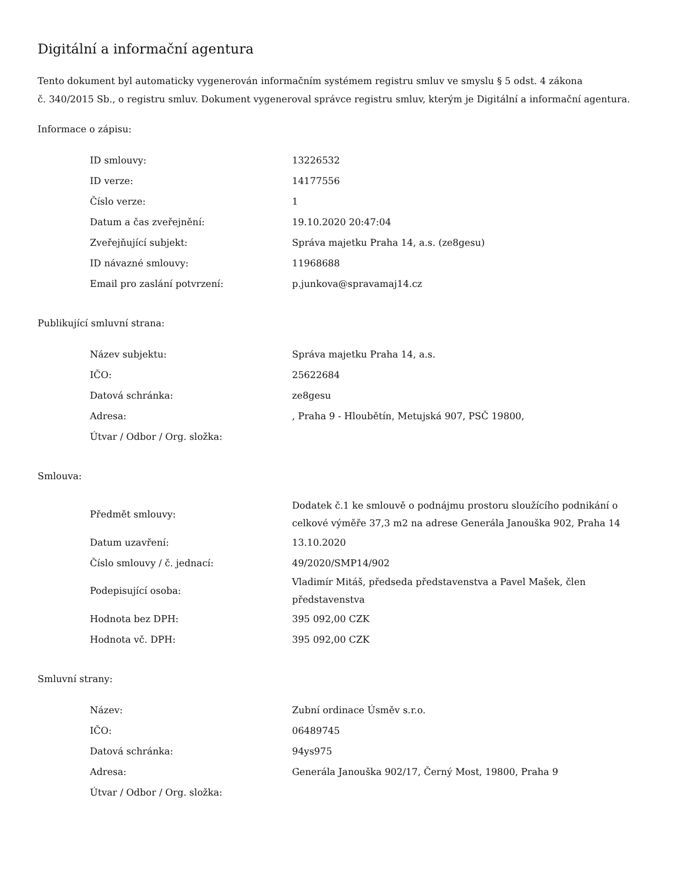Digitální a informační agentura
Tento dokument byl automaticky vygenerován informačním systémem registru smluv ve smyslu § 5 odst. 4 zákona
č. 340/2015 Sb., o registru smluv. Dokument vygeneroval správce registru smluv, kterým je Digitální a informační agentura.
Informace o zápisu:
| ID smlouvy: | 13226532 |
| ID verze: | 14177556 |
| Číslo verze: | 1 |
| Datum a čas zveřejnění: | 19.10.2020 20:47:04 |
| Zveřejňující subjekt: | Správa majetku Praha 14, a.s. (ze8gesu) |
| ID návazné smlouvy: | 11968688 |
| Email pro zaslání potvrzení: | p.junkova@spravamaj14.cz |
Publikující smluvní strana:
| Název subjektu: | Správa majetku Praha 14, a.s. |
| IČO: | 25622684 |
| Datová schránka: | ze8gesu |
| Adresa: | , Praha 9 - Hloubětín, Metujská 907, PSČ 19800, |
| Útvar / Odbor / Org. složka: | |
Smlouva:
| Předmět smlouvy: | Dodatek č.1 ke smlouvě o podnájmu prostoru sloužícího podnikání o celkové výměře 37,3 m2 na adrese Generála Janouška 902, Praha 14 |
| Datum uzavření: | 13.10.2020 |
| Číslo smlouvy / č. jednací: | 49/2020/SMP14/902 |
| Podepisující osoba: | Vladimír Mitáš, předseda představenstva a Pavel Mašek, člen představenstva |
| Hodnota bez DPH: | 395 092,00 CZK |
| Hodnota vč. DPH: | 395 092,00 CZK |
Smluvní strany:
| Název: | Zubní ordinace Úsměv s.r.o. |
| IČO: | 06489745 |
| Datová schránka: | 94ys975 |
| Adresa: | Generála Janouška 902/17, Černý Most, 19800, Praha 9 |
| Útvar / Odbor / Org. složka: | |